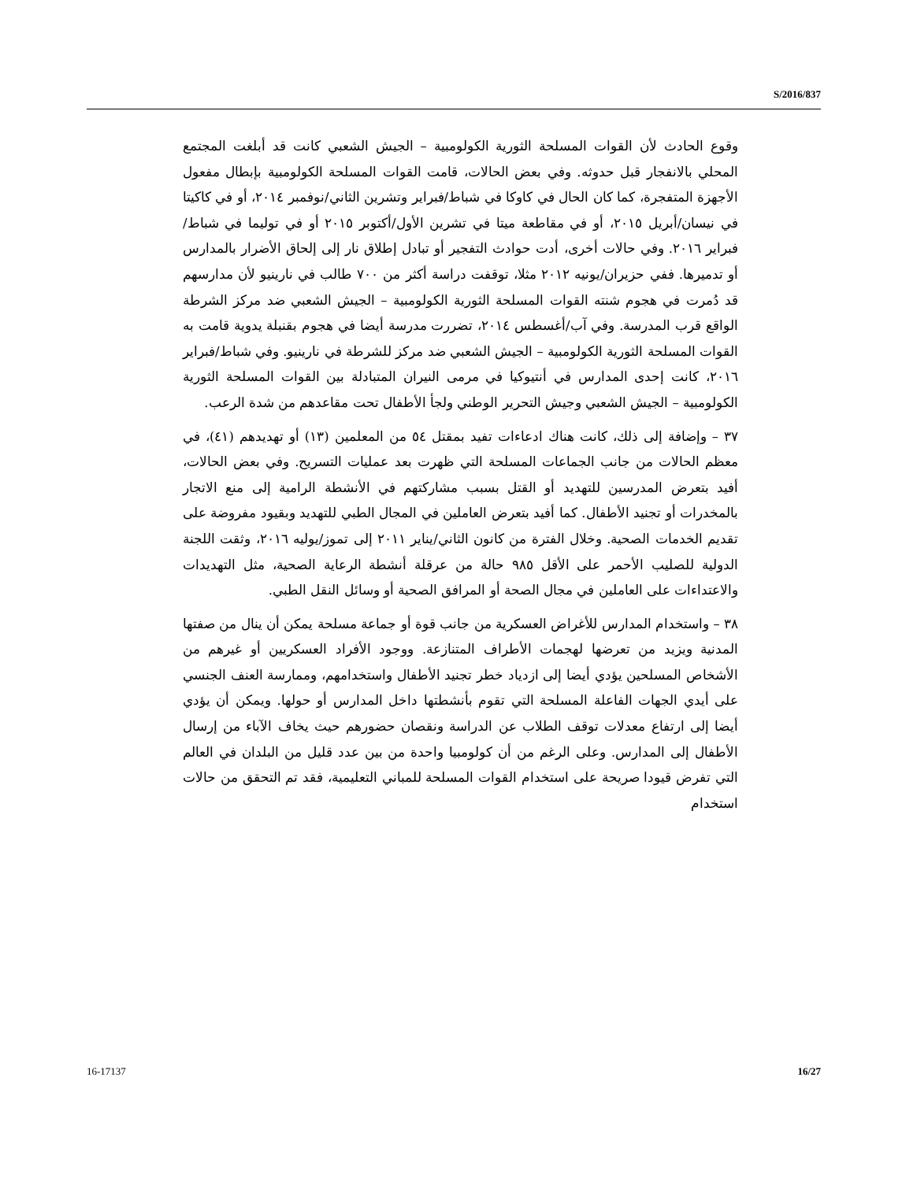S/2016/837
وقوع الحادث لأن القوات المسلحة الثورية الكولومبية – الجيش الشعبي كانت قد أبلغت المجتمع المحلي بالانفجار قبل حدوثه. وفي بعض الحالات، قامت القوات المسلحة الكولومبية بإبطال مفعول الأجهزة المتفجرة، كما كان الحال في كاوكا في شباط/فبراير وتشرين الثاني/نوفمبر ٢٠١٤، أو في كاكيتا في نيسان/أبريل ٢٠١٥، أو في مقاطعة ميتا في تشرين الأول/أكتوبر ٢٠١٥ أو في توليما في شباط/فبراير ٢٠١٦. وفي حالات أخرى، أدت حوادث التفجير أو تبادل إطلاق نار إلى إلحاق الأضرار بالمدارس أو تدميرها. ففي حزيران/يونيه ٢٠١٢ مثلا، توقفت دراسة أكثر من ٧٠٠ طالب في نارينيو لأن مدارسهم قد دُمرت في هجوم شنته القوات المسلحة الثورية الكولومبية – الجيش الشعبي ضد مركز الشرطة الواقع قرب المدرسة. وفي آب/أغسطس ٢٠١٤، تضررت مدرسة أيضا في هجوم بقنبلة يدوية قامت به القوات المسلحة الثورية الكولومبية – الجيش الشعبي ضد مركز للشرطة في نارينيو. وفي شباط/فبراير ٢٠١٦، كانت إحدى المدارس في أنتيوكيا في مرمى النيران المتبادلة بين القوات المسلحة الثورية الكولومبية – الجيش الشعبي وجيش التحرير الوطني ولجأ الأطفال تحت مقاعدهم من شدة الرعب.
٣٧ – وإضافة إلى ذلك، كانت هناك ادعاءات تفيد بمقتل ٥٤ من المعلمين (١٣) أو تهديدهم (٤١)، في معظم الحالات من جانب الجماعات المسلحة التي ظهرت بعد عمليات التسريح. وفي بعض الحالات، أفيد بتعرض المدرسين للتهديد أو القتل بسبب مشاركتهم في الأنشطة الرامية إلى منع الاتجار بالمخدرات أو تجنيد الأطفال. كما أفيد بتعرض العاملين في المجال الطبي للتهديد وبقيود مفروضة على تقديم الخدمات الصحية. وخلال الفترة من كانون الثاني/يناير ٢٠١١ إلى تموز/يوليه ٢٠١٦، وثقت اللجنة الدولية للصليب الأحمر على الأقل ٩٨٥ حالة من عرقلة أنشطة الرعاية الصحية، مثل التهديدات والاعتداءات على العاملين في مجال الصحة أو المرافق الصحية أو وسائل النقل الطبي.
٣٨ – واستخدام المدارس للأغراض العسكرية من جانب قوة أو جماعة مسلحة يمكن أن ينال من صفتها المدنية ويزيد من تعرضها لهجمات الأطراف المتنازعة. ووجود الأفراد العسكريين أو غيرهم من الأشخاص المسلحين يؤدي أيضا إلى ازدياد خطر تجنيد الأطفال واستخدامهم، وممارسة العنف الجنسي على أيدي الجهات الفاعلة المسلحة التي تقوم بأنشطتها داخل المدارس أو حولها. ويمكن أن يؤدي أيضا إلى ارتفاع معدلات توقف الطلاب عن الدراسة ونقصان حضورهم حيث يخاف الآباء من إرسال الأطفال إلى المدارس. وعلى الرغم من أن كولومبيا واحدة من بين عدد قليل من البلدان في العالم التي تفرض قيودا صريحة على استخدام القوات المسلحة للمباني التعليمية، فقد تم التحقق من حالات استخدام
16-17137 16/27